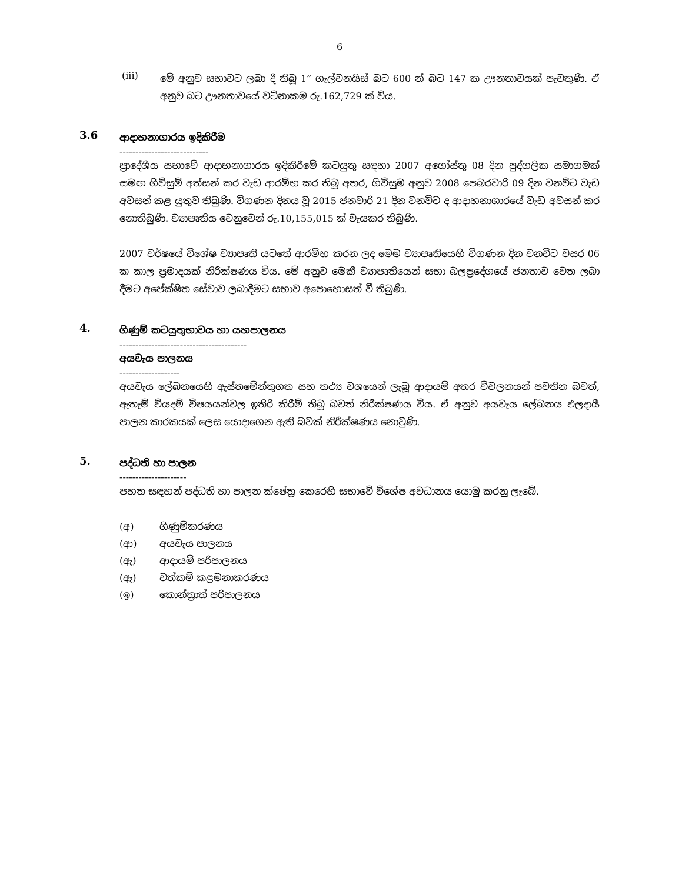6
(iii)
මේ අනුව සභාවට ලබා දී තිබූ 1” ගැල්වනයිස් බට 600 න් බට 147 ක ඌනතාවයක් පැවතුණි. ඒ අනුව බට ඌනතාවයේ වටිනාකම රු.162,729 ක් විය.
3.6
ආදාහනාගාරය ඉදිකිරීම
----------------------------
ප්‍රාදේශීය සභාවේ ආදාහනාගාරය ඉදිකිරීමේ කටයුතු සඳහා 2007 අගෝස්තු 08 දින පුද්ගලික සමාගමක් සමඟ ගිවිසුම් අත්සන් කර වැඩ ආරම්භ කර තිබූ අතර, ගිවිසුම අනුව 2008 පෙබරවාරි 09 දින වනවිට වැඩ අවසන් කළ යුතුව තිබුණි. විගණන දිනය වූ 2015 ජනවාරි 21 දින වනවිට ද ආදාහනාගාරයේ වැඩ අවසන් කර නොතිබුණි. ව්‍යාපෘතිය වෙනුවෙන් රු.10,155,015 ක් වැයකර තිබුණි.
2007 වර්ෂයේ විශේෂ ව්‍යාපෘති යටතේ ආරම්භ කරන ලද මෙම ව්‍යාපෘතියෙහි විගණන දින වනවිට වසර 06 ක කාල ප්‍රමාදයක් නිරීක්ෂණය විය. මේ අනුව මෙකී ව්‍යාපෘතියෙන් සභා බලප්‍රදේශයේ ජනතාව වෙත ලබා දීමට අපේක්ෂිත සේවාව ලබාදීමට සභාව අපොහොසත් වී තිබුණි.
4.
ගිණුම් කටයුතුභාවය හා යහපාලනය
----------------------------------------
අයවැය පාලනය
-------------------
අයවැය ලේඛනයෙහි ඇස්තමේන්තුගත සහ තථ්‍ය වශයෙන් ලැබූ ආදායම් අතර විචලනයන් පවතින බවත්, ඇතැම් වියදම් විෂයයන්වල ඉතිරි කිරීම් තිබූ බවත් නිරීක්ෂණය විය. ඒ අනුව අයවැය ලේඛනය ඵලදායී පාලන කාරකයක් ලෙස යොදාගෙන ඇති බවක් නිරීක්ෂණය නොවුණි.
5.
පද්ධති හා පාලන
---------------------
පහත සඳහන් පද්ධති හා පාලන ක්ෂේත්‍ර කෙරෙහි සභාවේ විශේෂ අවධානය යොමු කරනු ලැබේ.
(අ) ගිණුම්කරණය
(ආ) අයවැය පාලනය
(ඇ) ආදායම් පරිපාලනය
(ඈ) වත්කම් කළමනාකරණය
(ඉ) කොන්ත්‍රාත් පරිපාලනය